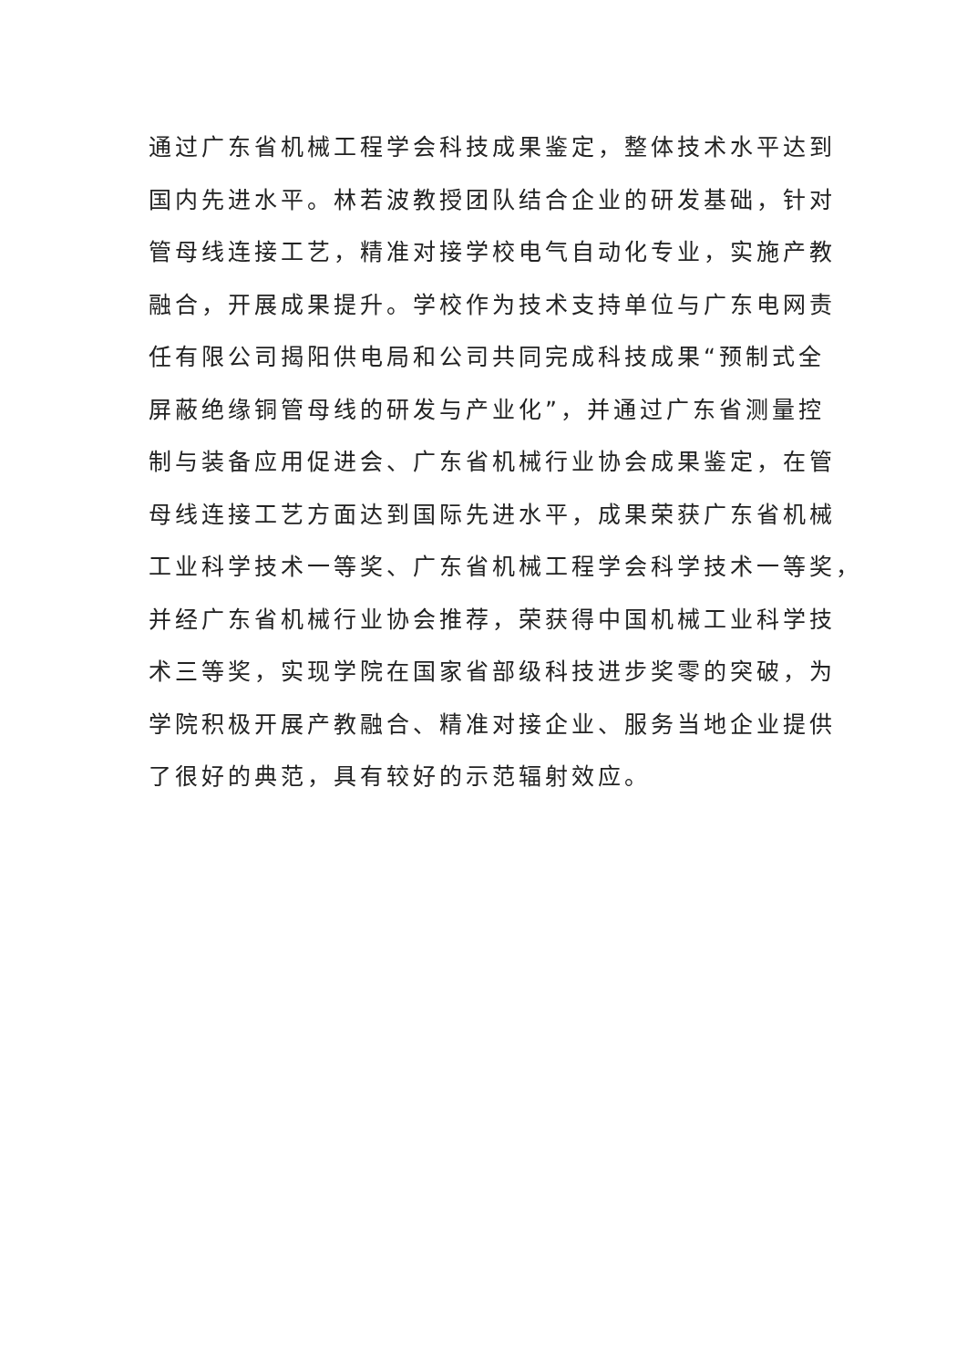通过广东省机械工程学会科技成果鉴定，整体技术水平达到
国内先进水平。林若波教授团队结合企业的研发基础，针对
管母线连接工艺，精准对接学校电气自动化专业，实施产教
融合，开展成果提升。学校作为技术支持单位与广东电网责
任有限公司揭阳供电局和公司共同完成科技成果“预制式全
屏蔽绝缘铜管母线的研发与产业化”，并通过广东省测量控
制与装备应用促进会、广东省机械行业协会成果鉴定，在管
母线连接工艺方面达到国际先进水平，成果荣获广东省机械
工业科学技术一等奖、广东省机械工程学会科学技术一等奖，
并经广东省机械行业协会推荐，荣获得中国机械工业科学技
术三等奖，实现学院在国家省部级科技进步奖零的突破，为
学院积极开展产教融合、精准对接企业、服务当地企业提供
了很好的典范，具有较好的示范辐射效应。